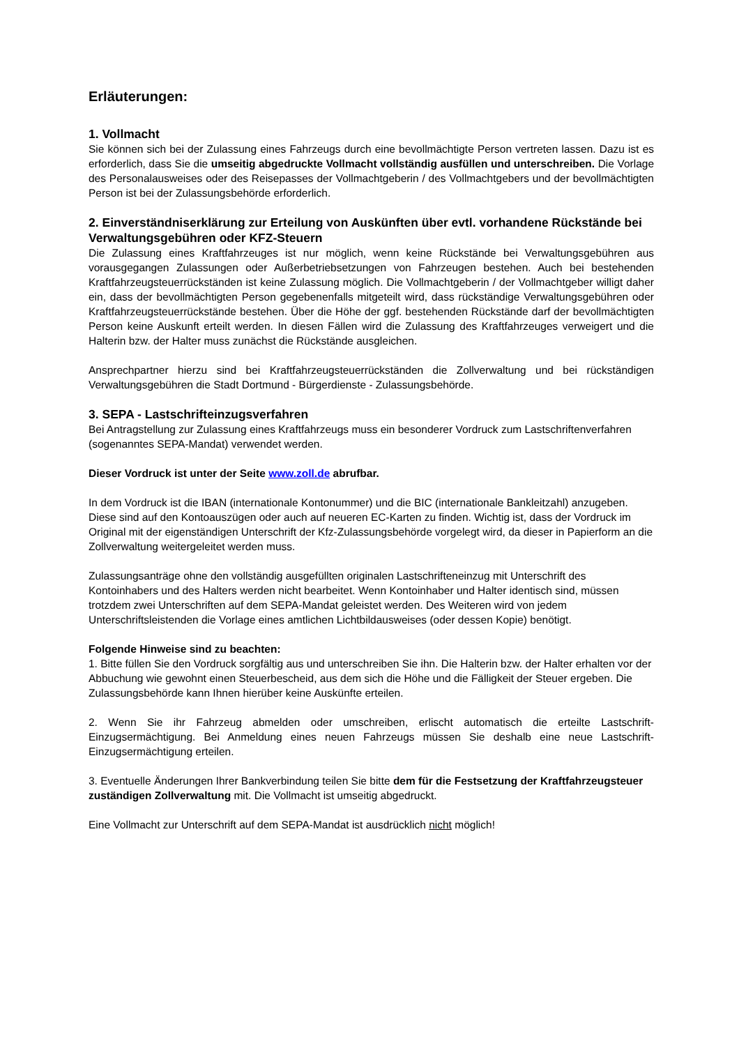Erläuterungen:
1. Vollmacht
Sie können sich bei der Zulassung eines Fahrzeugs durch eine bevollmächtigte Person vertreten lassen. Dazu ist es erforderlich, dass Sie die umseitig abgedruckte Vollmacht vollständig ausfüllen und unterschreiben. Die Vorlage des Personalausweises oder des Reisepasses der Vollmachtgeberin / des Vollmachtgebers und der bevollmächtigten Person ist bei der Zulassungsbehörde erforderlich.
2. Einverständniserklärung zur Erteilung von Auskünften über evtl. vorhandene Rückstände bei Verwaltungsgebühren oder KFZ-Steuern
Die Zulassung eines Kraftfahrzeuges ist nur möglich, wenn keine Rückstände bei Verwaltungsgebühren aus vorausgegangen Zulassungen oder Außerbetriebsetzungen von Fahrzeugen bestehen. Auch bei bestehenden Kraftfahrzeugsteuerrückständen ist keine Zulassung möglich. Die Vollmachtgeberin / der Vollmachtgeber willigt daher ein, dass der bevollmächtigten Person gegebenenfalls mitgeteilt wird, dass rückständige Verwaltungsgebühren oder Kraftfahrzeugsteuerrückstände bestehen. Über die Höhe der ggf. bestehenden Rückstände darf der bevollmächtigten Person keine Auskunft erteilt werden. In diesen Fällen wird die Zulassung des Kraftfahrzeuges verweigert und die Halterin bzw. der Halter muss zunächst die Rückstände ausgleichen.
Ansprechpartner hierzu sind bei Kraftfahrzeugsteuerrückständen die Zollverwaltung und bei rückständigen Verwaltungsgebühren die Stadt Dortmund - Bürgerdienste - Zulassungsbehörde.
3. SEPA - Lastschrifteinzugsverfahren
Bei Antragstellung zur Zulassung eines Kraftfahrzeugs muss ein besonderer Vordruck zum Lastschriftenverfahren (sogenanntes SEPA-Mandat) verwendet werden.
Dieser Vordruck ist unter der Seite www.zoll.de abrufbar.
In dem Vordruck ist die IBAN (internationale Kontonummer) und die BIC (internationale Bankleitzahl) anzugeben. Diese sind auf den Kontoauszügen oder auch auf neueren EC-Karten zu finden. Wichtig ist, dass der Vordruck im Original mit der eigenständigen Unterschrift der Kfz-Zulassungsbehörde vorgelegt wird, da dieser in Papierform an die Zollverwaltung weitergeleitet werden muss.
Zulassungsanträge ohne den vollständig ausgefüllten originalen Lastschrifteneinzug mit Unterschrift des Kontoinhabers und des Halters werden nicht bearbeitet. Wenn Kontoinhaber und Halter identisch sind, müssen trotzdem zwei Unterschriften auf dem SEPA-Mandat geleistet werden. Des Weiteren wird von jedem Unterschriftsleistenden die Vorlage eines amtlichen Lichtbildausweises (oder dessen Kopie) benötigt.
Folgende Hinweise sind zu beachten:
1. Bitte füllen Sie den Vordruck sorgfältig aus und unterschreiben Sie ihn. Die Halterin bzw. der Halter erhalten vor der Abbuchung wie gewohnt einen Steuerbescheid, aus dem sich die Höhe und die Fälligkeit der Steuer ergeben. Die Zulassungsbehörde kann Ihnen hierüber keine Auskünfte erteilen.
2. Wenn Sie ihr Fahrzeug abmelden oder umschreiben, erlischt automatisch die erteilte Lastschrift-Einzugsermächtigung. Bei Anmeldung eines neuen Fahrzeugs müssen Sie deshalb eine neue Lastschrift-Einzugsermächtigung erteilen.
3. Eventuelle Änderungen Ihrer Bankverbindung teilen Sie bitte dem für die Festsetzung der Kraftfahrzeugsteuer zuständigen Zollverwaltung mit. Die Vollmacht ist umseitig abgedruckt.
Eine Vollmacht zur Unterschrift auf dem SEPA-Mandat ist ausdrücklich nicht möglich!